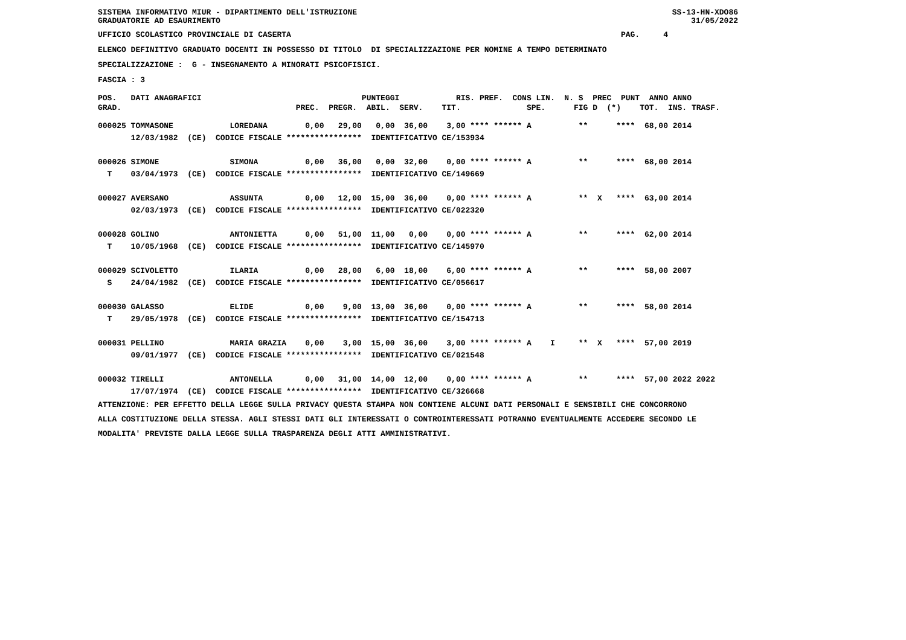SISTEMA INFORMATIVO MIUR - DIPARTIMENTO DELL'ISTRUZIONE GRADUATORIE AD ESAURIMENTO SS-13-HN-XDO86 31/05/2022
UFFICIO SCOLASTICO PROVINCIALE DI CASERTA PAG. 4
ELENCO DEFINITIVO GRADUATO DOCENTI IN POSSESSO DI TITOLO DI SPECIALIZZAZIONE PER NOMINE A TEMPO DETERMINATO
SPECIALIZZAZIONE : G - INSEGNAMENTO A MINORATI PSICOFISICI.
FASCIA : 3
POS. DATI ANAGRAFICI PUNTEGGI RIS. PREF. CONS LIN. N. S PREC PUNT ANNO ANNO GRAD. PREC. PREGR. ABIL. SERV. TIT. SPE. FIG D (*) TOT. INS. TRASF.
000025 TOMMASONE LOREDANA 0,00 29,00 0,00 36,00 3,00 **** ****** A ** **** 68,00 2014 12/03/1982 (CE) CODICE FISCALE **************** IDENTIFICATIVO CE/153934 000026 SIMONE SIMONA 0,00 36,00 0,00 32,00 0,00 **** ****** A ** **** 68,00 2014 T 03/04/1973 (CE) CODICE FISCALE **************** IDENTIFICATIVO CE/149669 000027 AVERSANO ASSUNTA 0,00 12,00 15,00 36,00 0,00 **** ****** A ** X **** 63,00 2014 02/03/1973 (CE) CODICE FISCALE **************** IDENTIFICATIVO CE/022320 000028 GOLINO ANTONIETTA 0,00 51,00 11,00 0,00 0,00 **** ****** A ** **** 62,00 2014 T 10/05/1968 (CE) CODICE FISCALE **************** IDENTIFICATIVO CE/145970 000029 SCIVOLETTO ILARIA 0,00 28,00 6,00 18,00 6,00 **** ****** A ** **** 58,00 2007 S 24/04/1982 (CE) CODICE FISCALE **************** IDENTIFICATIVO CE/056617 000030 GALASSO ELIDE 0,00 9,00 13,00 36,00 0,00 **** ****** A ** **** 58,00 2014 T 29/05/1978 (CE) CODICE FISCALE **************** IDENTIFICATIVO CE/154713 000031 PELLINO MARIA GRAZIA 0,00 3,00 15,00 36,00 3,00 **** ****** A I ** X **** 57,00 2019 09/01/1977 (CE) CODICE FISCALE **************** IDENTIFICATIVO CE/021548 000032 TIRELLI ANTONELLA 0,00 31,00 14,00 12,00 0,00 **** ****** A ** **** 57,00 2022 2022 17/07/1974 (CE) CODICE FISCALE **************** IDENTIFICATIVO CE/326668
ATTENZIONE: PER EFFETTO DELLA LEGGE SULLA PRIVACY QUESTA STAMPA NON CONTIENE ALCUNI DATI PERSONALI E SENSIBILI CHE CONCORRONO ALLA COSTITUZIONE DELLA STESSA. AGLI STESSI DATI GLI INTERESSATI O CONTROINTERESSATI POTRANNO EVENTUALMENTE ACCEDERE SECONDO LE MODALITA' PREVISTE DALLA LEGGE SULLA TRASPARENZA DEGLI ATTI AMMINISTRATIVI.